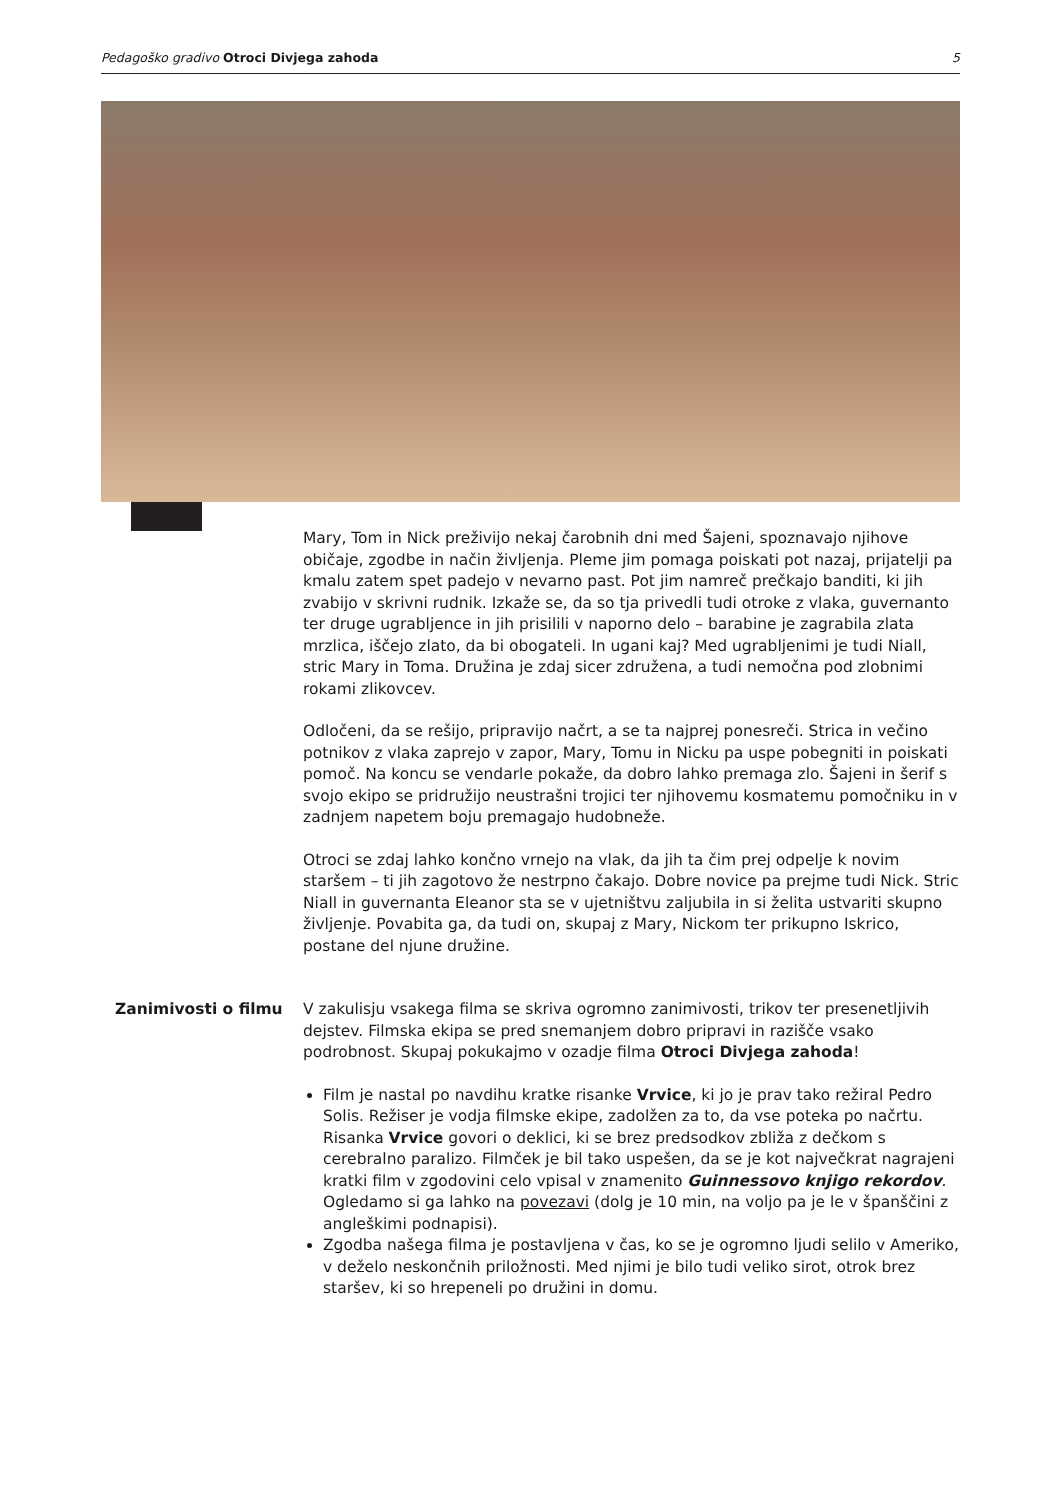Pedagoško gradivo Otroci Divjega zahoda 5
Mary, Tom in Nick preživijo nekaj čarobnih dni med Šajeni, spoznavajo njihove običaje, zgodbe in način življenja. Pleme jim pomaga poiskati pot nazaj, prijatelji pa kmalu zatem spet padejo v nevarno past. Pot jim namreč prečkajo banditi, ki jih zvabijo v skrivni rudnik. Izkaže se, da so tja privedli tudi otroke z vlaka, guvernanto ter druge ugrabljence in jih prisilili v naporno delo – barabine je zagrabila zlata mrzlica, iščejo zlato, da bi obogateli. In ugani kaj? Med ugrabljenimi je tudi Niall, stric Mary in Toma. Družina je zdaj sicer združena, a tudi nemočna pod zlobnimi rokami zlikovcev.
Odločeni, da se rešijo, pripravijo načrt, a se ta najprej ponesreči. Strica in večino potnikov z vlaka zaprejo v zapor, Mary, Tomu in Nicku pa uspe pobegniti in poiskati pomoč. Na koncu se vendarle pokaže, da dobro lahko premaga zlo. Šajeni in šerif s svojo ekipo se pridružijo neustrašni trojici ter njihovemu kosmatemu pomočniku in v zadnjem napetem boju premagajo hudobneže.
Otroci se zdaj lahko končno vrnejo na vlak, da jih ta čim prej odpelje k novim staršem – ti jih zagotovo že nestrpno čakajo. Dobre novice pa prejme tudi Nick. Stric Niall in guvernanta Eleanor sta se v ujetništvu zaljubila in si želita ustvariti skupno življenje. Povabita ga, da tudi on, skupaj z Mary, Nickom ter prikupno Iskrico, postane del njune družine.
Zanimivosti o filmu V zakulisju vsakega filma se skriva ogromno zanimivosti, trikov ter presenetljivih dejstev. Filmska ekipa se pred snemanjem dobro pripravi in razišče vsako podrobnost. Skupaj pokukajmo v ozadje filma Otroci Divjega zahoda!
Film je nastal po navdihu kratke risanke Vrvice, ki jo je prav tako režiral Pedro Solis. Režiser je vodja filmske ekipe, zadolžen za to, da vse poteka po načrtu. Risanka Vrvice govori o deklici, ki se brez predsodkov zbliža z dečkom s cerebralno paralizo. Filmček je bil tako uspešen, da se je kot največkrat nagrajeni kratki film v zgodovini celo vpisal v znamenito Guinnessovo knjigo rekordov. Ogledamo si ga lahko na povezavi (dolg je 10 min, na voljo pa je le v španščini z angleškimi podnapisi).
Zgodba našega filma je postavljena v čas, ko se je ogromno ljudi selilo v Ameriko, v deželo neskončnih priložnosti. Med njimi je bilo tudi veliko sirot, otrok brez staršev, ki so hrepeneli po družini in domu.